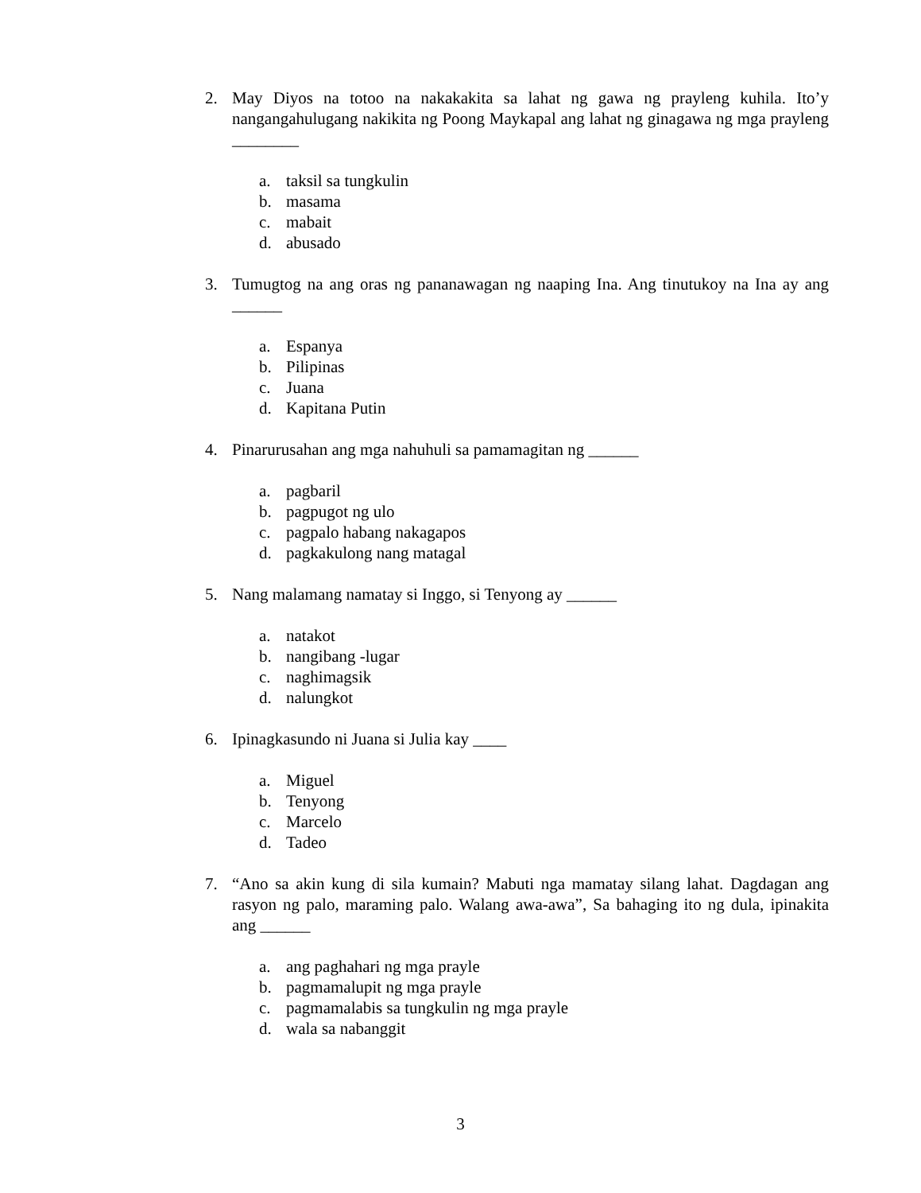2. May Diyos na totoo na nakakakita sa lahat ng gawa ng prayleng kuhila. Ito’y nangangahulugang nakikita ng Poong Maykapal ang lahat ng ginagawa ng mga prayleng ________
a. taksil sa tungkulin
b. masama
c. mabait
d. abusado
3. Tumugtog na ang oras ng pananawagan ng naaping Ina. Ang tinutukoy na Ina ay ang ______
a. Espanya
b. Pilipinas
c. Juana
d. Kapitana Putin
4. Pinarurusahan ang mga nahuhuli sa pamamagitan ng ______
a. pagbaril
b. pagpugot ng ulo
c. pagpalo habang nakagapos
d. pagkakulong nang matagal
5. Nang malamang namatay si Inggo, si Tenyong ay ______
a. natakot
b. nangibang -lugar
c. naghimagsik
d. nalungkot
6. Ipinagkasundo ni Juana si Julia kay ____
a. Miguel
b. Tenyong
c. Marcelo
d. Tadeo
7. “Ano sa akin kung di sila kumain? Mabuti nga mamatay silang lahat. Dagdagan ang rasyon ng palo, maraming palo. Walang awa-awa”, Sa bahaging ito ng dula, ipinakita ang ______
a. ang paghahari ng mga prayle
b. pagmamalupit ng mga prayle
c. pagmamalabis sa tungkulin ng mga prayle
d. wala sa nabanggit
3